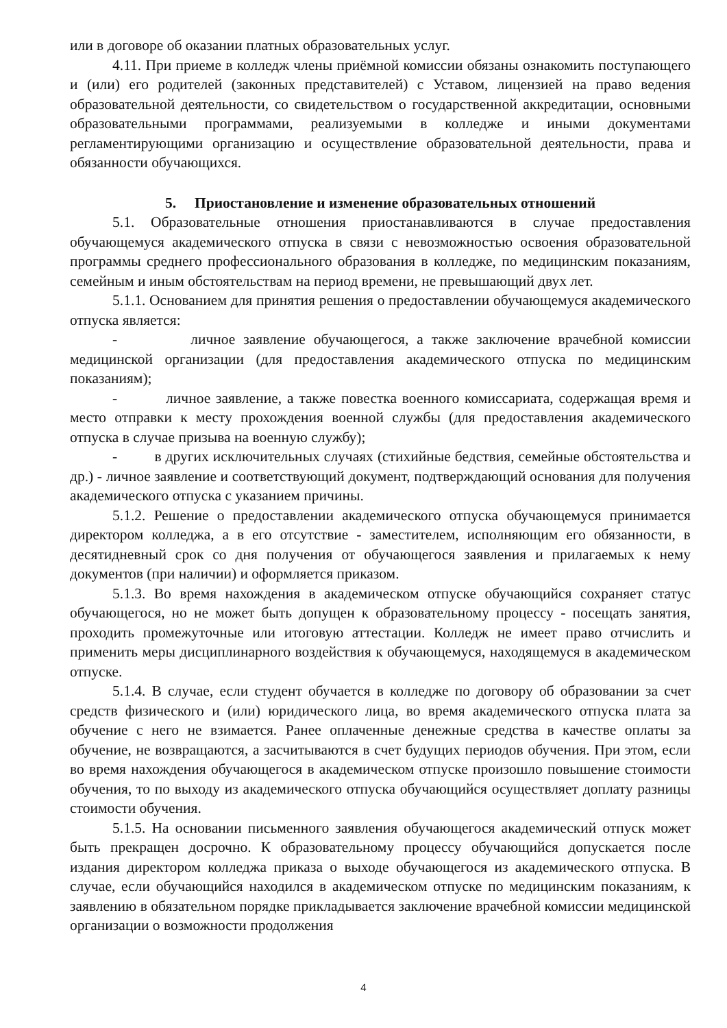или в договоре об оказании платных образовательных услуг.
4.11. При приеме в колледж члены приёмной комиссии обязаны ознакомить поступающего и (или) его родителей (законных представителей) с Уставом, лицензией на право ведения образовательной деятельности, со свидетельством о государственной аккредитации, основными образовательными программами, реализуемыми в колледже и иными документами регламентирующими организацию и осуществление образовательной деятельности, права и обязанности обучающихся.
5. Приостановление и изменение образовательных отношений
5.1. Образовательные отношения приостанавливаются в случае предоставления обучающемуся академического отпуска в связи с невозможностью освоения образовательной программы среднего профессионального образования в колледже, по медицинским показаниям, семейным и иным обстоятельствам на период времени, не превышающий двух лет.
5.1.1. Основанием для принятия решения о предоставлении обучающемуся академического отпуска является:
- личное заявление обучающегося, а также заключение врачебной комиссии медицинской организации (для предоставления академического отпуска по медицинским показаниям);
- личное заявление, а также повестка военного комиссариата, содержащая время и место отправки к месту прохождения военной службы (для предоставления академического отпуска в случае призыва на военную службу);
- в других исключительных случаях (стихийные бедствия, семейные обстоятельства и др.) - личное заявление и соответствующий документ, подтверждающий основания для получения академического отпуска с указанием причины.
5.1.2. Решение о предоставлении академического отпуска обучающемуся принимается директором колледжа, а в его отсутствие - заместителем, исполняющим его обязанности, в десятидневный срок со дня получения от обучающегося заявления и прилагаемых к нему документов (при наличии) и оформляется приказом.
5.1.3. Во время нахождения в академическом отпуске обучающийся сохраняет статус обучающегося, но не может быть допущен к образовательному процессу - посещать занятия, проходить промежуточные или итоговую аттестации. Колледж не имеет право отчислить и применить меры дисциплинарного воздействия к обучающемуся, находящемуся в академическом отпуске.
5.1.4. В случае, если студент обучается в колледже по договору об образовании за счет средств физического и (или) юридического лица, во время академического отпуска плата за обучение с него не взимается. Ранее оплаченные денежные средства в качестве оплаты за обучение, не возвращаются, а засчитываются в счет будущих периодов обучения. При этом, если во время нахождения обучающегося в академическом отпуске произошло повышение стоимости обучения, то по выходу из академического отпуска обучающийся осуществляет доплату разницы стоимости обучения.
5.1.5. На основании письменного заявления обучающегося академический отпуск может быть прекращен досрочно. К образовательному процессу обучающийся допускается после издания директором колледжа приказа о выходе обучающегося из академического отпуска. В случае, если обучающийся находился в академическом отпуске по медицинским показаниям, к заявлению в обязательном порядке прикладывается заключение врачебной комиссии медицинской организации о возможности продолжения
4